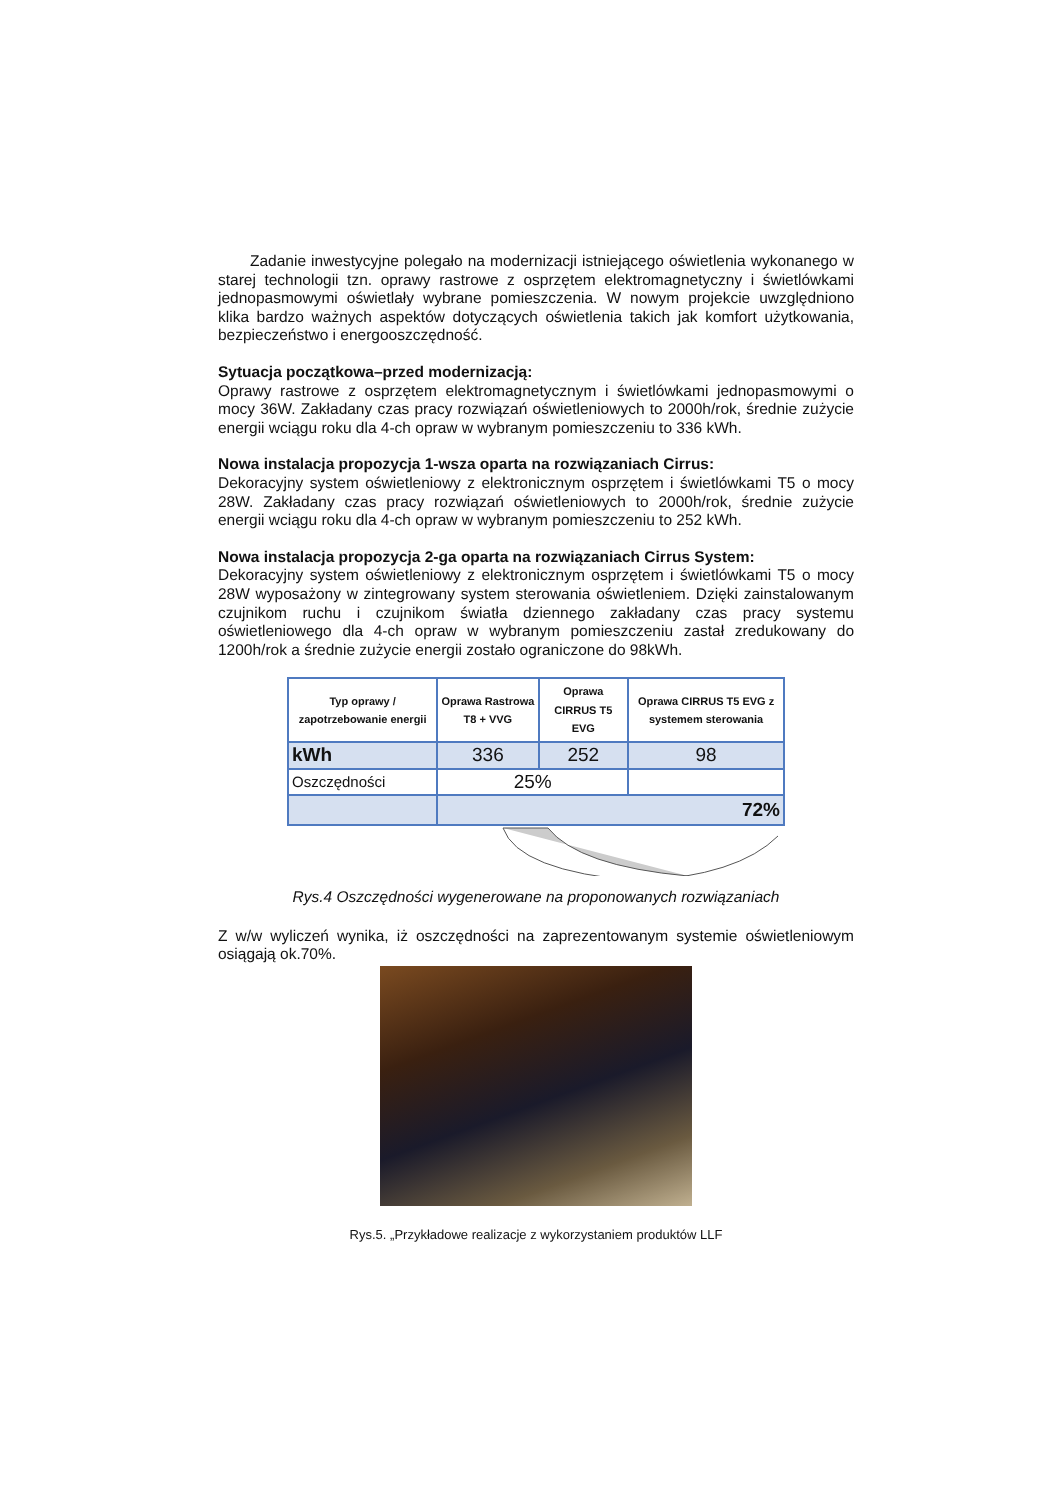Zadanie inwestycyjne polegało na modernizacji istniejącego oświetlenia wykonanego w starej technologii tzn. oprawy rastrowe z osprzętem elektromagnetyczny i świetlówkami jednopasmowymi oświetlały wybrane pomieszczenia. W nowym projekcie uwzględniono klika bardzo ważnych aspektów dotyczących oświetlenia takich jak komfort użytkowania, bezpieczeństwo i energooszczędność.
Sytuacja początkowa–przed modernizacją:
Oprawy rastrowe z osprzętem elektromagnetycznym i świetlówkami jednopasmowymi o mocy 36W. Zakładany czas pracy rozwiązań oświetleniowych to 2000h/rok, średnie zużycie energii wciągu roku dla 4-ch opraw w wybranym pomieszczeniu to 336 kWh.
Nowa instalacja propozycja 1-wsza oparta na rozwiązaniach Cirrus:
Dekoracyjny system oświetleniowy z elektronicznym osprzętem i świetlówkami T5 o mocy 28W. Zakładany czas pracy rozwiązań oświetleniowych to 2000h/rok, średnie zużycie energii wciągu roku dla 4-ch opraw w wybranym pomieszczeniu to 252 kWh.
Nowa instalacja propozycja 2-ga oparta na rozwiązaniach Cirrus System:
Dekoracyjny system oświetleniowy z elektronicznym osprzętem i świetlówkami T5 o mocy 28W wyposażony w zintegrowany system sterowania oświetleniem. Dzięki zainstalowanym czujnikom ruchu i czujnikom światła dziennego zakładany czas pracy systemu oświetleniowego dla 4-ch opraw w wybranym pomieszczeniu zastał zredukowany do 1200h/rok a średnie zużycie energii zostało ograniczone do 98kWh.
| Typ oprawy / zapotrzebowanie energii | Oprawa Rastrowa T8 + VVG | Oprawa CIRRUS T5 EVG | Oprawa CIRRUS T5 EVG z systemem sterowania |
| --- | --- | --- | --- |
| kWh | 336 | 252 | 98 |
| Oszczędności | 25% | | |
| | 72% | | |
Rys.4 Oszczędności wygenerowane na proponowanych rozwiązaniach
Z w/w wyliczeń wynika, iż oszczędności na zaprezentowanym systemie oświetleniowym osiągają ok.70%.
Rys.5. „Przykładowe realizacje z wykorzystaniem produktów LLF